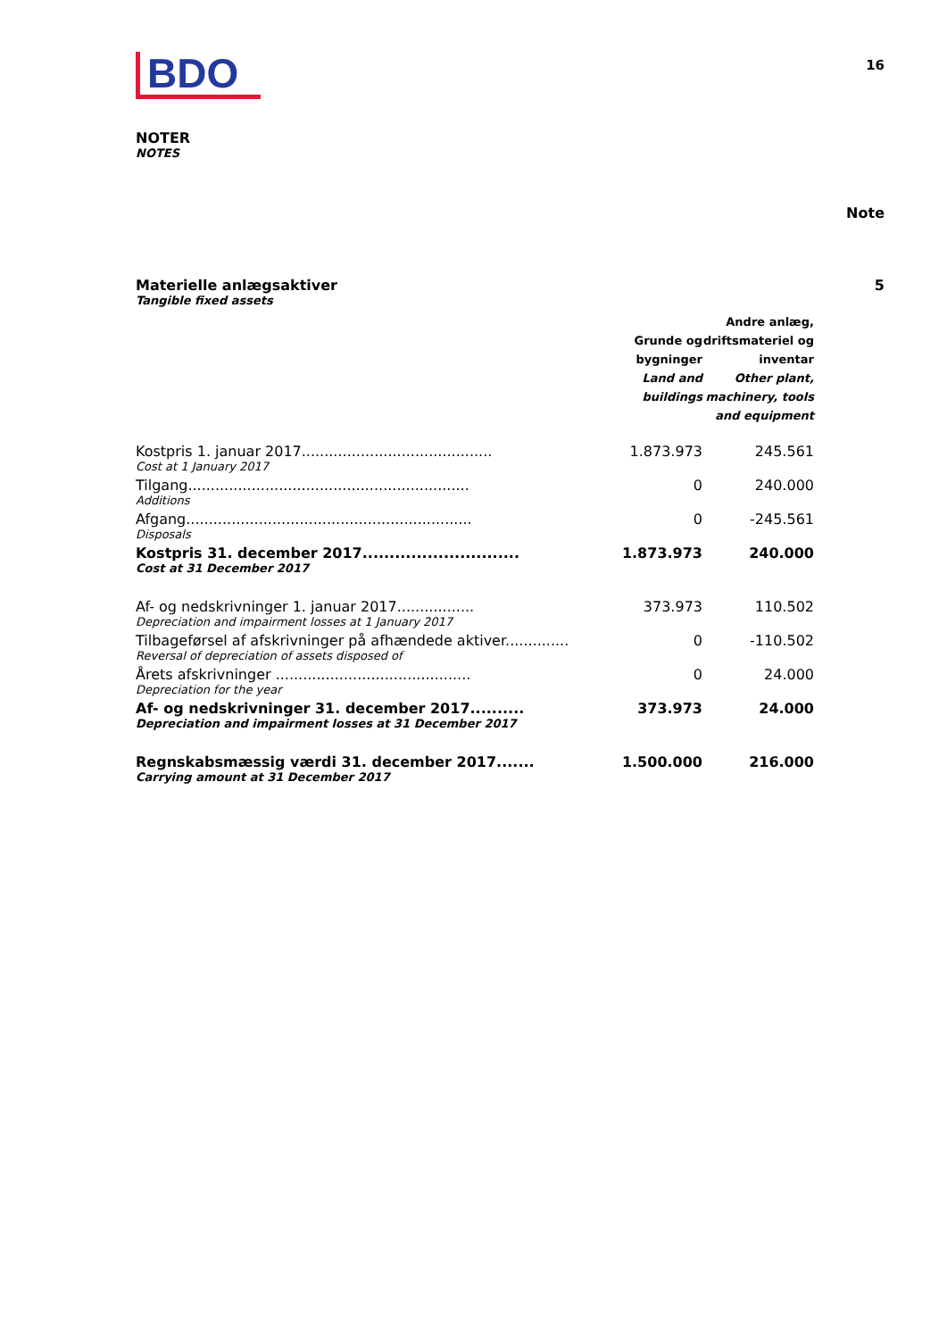BDO
16
NOTER
NOTES
Note
Materielle anlægsaktiver 5
Tangible fixed assets
| | Grunde og bygninger Land and buildings | Andre anlæg, driftsmateriel og inventar Other plant, machinery, tools and equipment |
| --- | --- | --- |
| Kostpris 1. januar 2017.......................................... | 1.873.973 | 245.561 |
| Cost at 1 January 2017 | | |
| Tilgang.............................................................. | 0 | 240.000 |
| Additions | | |
| Afgang............................................................... | 0 | -245.561 |
| Disposals | | |
| Kostpris 31. december 2017............................. | 1.873.973 | 240.000 |
| Cost at 31 December 2017 | | |
| Af- og nedskrivninger 1. januar 2017................. | 373.973 | 110.502 |
| Depreciation and impairment losses at 1 January 2017 | | |
| Tilbageførsel af afskrivninger på afhændede aktiver.............. | 0 | -110.502 |
| Reversal of depreciation of assets disposed of | | |
| Årets afskrivninger ........................................... | 0 | 24.000 |
| Depreciation for the year | | |
| Af- og nedskrivninger 31. december 2017.......... | 373.973 | 24.000 |
| Depreciation and impairment losses at 31 December 2017 | | |
| Regnskabsmæssig værdi 31. december 2017....... | 1.500.000 | 216.000 |
| Carrying amount at 31 December 2017 | | |